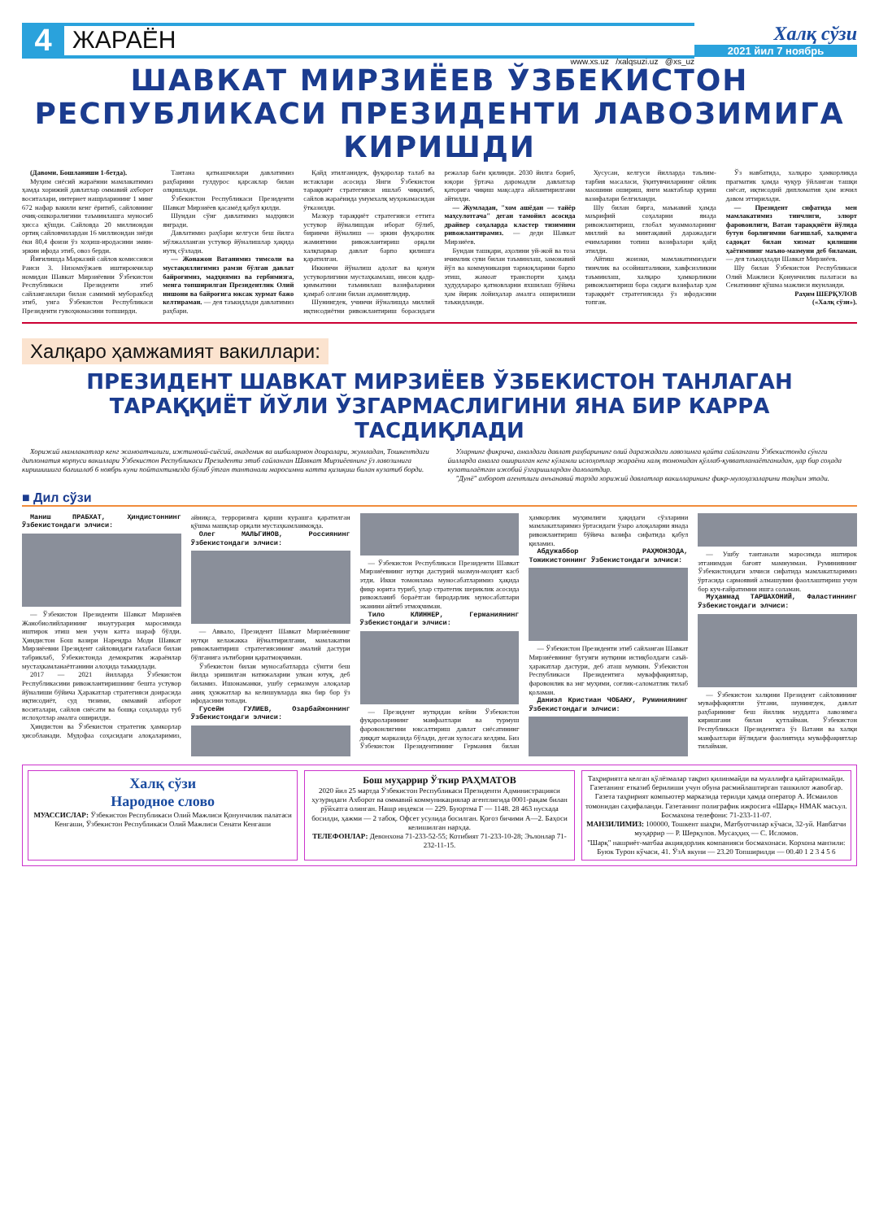4
ЖАРАЁН
www.xs.uz /xalqsuzi.uz @xs_uz
Халқ сўзи
2021 йил 7 ноябрь
ШАВКАТ МИРЗИЁЕВ ЎЗБЕКИСТОН РЕСПУБЛИКАСИ ПРЕЗИДЕНТИ ЛАВОЗИМИГА КИРИШДИ
(Давоми. Бошланиши 1-бетда).
Муҳим сиёсий жараённи мамлакатимиз ҳамда хорижий давлатлар оммавий ахборот воситалари, интернет нашрларининг 1 минг 672 нафар вакили кенг ёритиб, сайловнинг очиқ-ошкоралигини таъминлашга муносиб ҳисса қўшди. Сайловда 20 миллиондан ортиқ сайловчилардан 16 миллиондан зиёди ёки 80,4 фоизи ўз хоҳиш-иродасини эмин-эркин ифода этиб, овоз берди.
Йиғилишда Марказий сайлов комиссияси Раиси З. Низомхўжаев иштирокчилар номидан Шавкат Мирзиёевни Ўзбекистон Республикаси Президенти этиб сайланганлари билан самимий муборакбод этиб, унга Ўзбекистон Республикаси Президенти гувоҳномасини топширди.
Тантана қатнашчилари давлатимиз раҳбарини гулдурос қарсаклар билан олқишлади.
Ўзбекистон Республикаси Президенти Шавкат Мирзиёев қасамёд қабул қилди.
Шундан сўнг давлатимиз мадҳияси янгради.
Давлатимиз раҳбари келгуси беш йилга мўлжалланган устувор йўналишлар ҳақида нутқ сўзлади.
— Жонажон Ватанимиз тимсоли ва мустақиллигимиз рамзи бўлган давлат байроғимиз, мадҳиямиз ва гербимизга, менга топширилган Президентлик Олий нишони ва байроғига юксак хурмат бажо келтираман. — дея таъкидлади давлатимиз раҳбари.
Қайд этилганидек, фуқаролар талаб ва истаклари асосида Янги Ўзбекистон тараққиёт стратегияси ишлаб чиқилиб, сайлов жараёнида умумхалқ муҳокамасидан ўтказилди.
Мазкур тараққиёт стратегияси еттита устувор йўналишдан иборат бўлиб, биринчи йўналиш — эркин фуқаролик жамиятини ривожлантириш орқали халқпарвар давлат барпо қилишга қаратилган.
Иккинчи йўналиш адолат ва қонун устуворлигини мустаҳкамлаш, инсон қадр-қимматини таъминлаш вазифаларини қамраб олгани билан аҳамиятлидир.
Шунингдек, учинчи йўналишда миллий иқтисодиётни ривожлантириш борасидаги режалар баён қилинди. 2030 йилга бориб, юқори ўртача даромадли давлатлар қаторига чиқиш мақсадга айлантирилгани айтилди.
— Жумладан, "хом ашёдан — тайёр маҳсулотгача" деган тамойил асосида драйвер соҳаларда кластер тизимини ривожлантирамиз. — деди Шавкат Мирзиёев.
Бундан ташқари, аҳолини уй-жой ва тоза ичимлик суви билан таъминлаш, замонавий йўл ва коммуникация тармоқларини барпо этиш, жамоат транспорти ҳамда ҳудудларaро қатновларни яхшилаш бўйича ҳам йирик лойиҳалар амалга оширилиши таъкидланди.
Хусусан, келгуси йилларда таълим-тарбия масаласи, ўқитувчиларнинг ойлик маошини ошириш, янги мактаблар қуриш вазифалари белгиланди.
Шу билан бирга, маънавий ҳамда маърифий соҳаларни янада ривожлантириш, глобал муаммоларнинг миллий ва минтақавий даражадаги ечимларини топиш вазифалари қайд этилди.
Айтиш жоизки, мамлакатимиздаги тинчлик ва осойишталикни, хавфсизликни таъминлаш, халқаро ҳамкорликни ривожлантириш бора сидаги вазифалар ҳам тараққиёт стратегиясида ўз ифодасини топган.
Ўз навбатида, халқаро ҳамкорликда прагматик ҳамда чуқур ўйланган ташқи сиёсат, иқтисодий дипломатия ҳам изчил давом эттирилади.
— Президент сифатида мен мамлакатимиз тинчлиги, элюрт фаровонлиги, Ватан тараққиёти йўлида бутун борлиғимни бағишлаб, халқимга садоқат билан хизмат қилишни ҳаётимнинг маъно-мазмуни деб биламан. — дея таъкидлади Шавкат Мирзиёев.
Шу билан Ўзбекистон Республикаси Олий Мажлиси Қонунчилик палатаси ва Сенатининг қўшма мажлиси якунланди.
Раҳим ШЕРҚУЛОВ
(«Халқ сўзи»).
Халқаро ҳамжамият вакиллари:
ПРЕЗИДЕНТ ШАВКАТ МИРЗИЁЕВ ЎЗБЕКИСТОН ТАНЛАГАН ТАРАҚҚИЁТ ЙЎЛИ ЎЗГАРМАСЛИГИНИ ЯНА БИР КАРРА ТАСДИҚЛАДИ
Хорижий мамлакатлар кенг жамоатчилиги, ижтимоий-сиёсий, академик ва ишбилармон доиралари, жумладан, Тошкентдаги дипломатия корпуси вакиллари Ўзбекистон Республикаси Президенти этиб сайланган Шавкат Мирзиёевнинг ўз лавозимига киришишига бағишлаб 6 ноябрь куни пойтахтимизда бўлиб ўтган тантанали маросимни катта қизиқиш билан кузатиб борди.
Уларнинг фикрича, амалдаги давлат раҳбарининг олий даражадаги лавозимга қайта сайлангани Ўзбекистонда сўнгги йилларда амалга оширилган кенг кўламли ислоҳотлар жараёни халқ томонидан қўллаб-қувватланаётганидан, ҳар бир соҳада кузатилаётган ижобий ўзгаришлардан далолатдир.
"Дунё" ахборот агентлиги анъанавий тарзда хорижий давлатлар вакилларининг фикр-мулоҳазаларини тақдим этади.
■ Дил сўзи
Маниш ПРАБХАТ, Ҳиндистоннинг Ўзбекистондаги элчиси:
— Ўзбекистон Президенти Шавкат Мирзиёев Жанобиолийларининг инаугурация маросимида иштирок этиш мен учун катта шараф бўлди. Ҳиндистон Бош вазири Нарендра Моди Шавкат Мирзиёевни Президент сайловидаги ғалабаси билан табриклаб, Ўзбекистонда демократик жараёнлар мустаҳкамланаётганини алоҳида таъкидлади.
2017 — 2021 йилларда Ўзбекистон Республикасини ривожлантиришнинг бешта устувор йўналиши бўйича Ҳаракатлар стратегияси доирасида иқтисодиёт, суд тизими, оммавий ахборот воситалари, сайлов сиёсати ва бошқа соҳаларда туб ислоҳотлар амалга оширилди.
Ҳиндистон ва Ўзбекистон стратегик ҳамкорлар ҳисобланади. Мудофаа соҳасидаги алоқаларимиз, айниқса, терроризмга қарши курашга қаратилган қўшма машқлар орқали мустаҳкамланмоқда.
Олег МАЛЬГИНОВ, Россиянинг Ўзбекистондаги элчиси:
— Аввало, Президент Шавкат Мирзиёевнинг нутқи келажакка йўналтирилгани, мамлакатни ривожлантириш стратегиясининг амалий дастури бўлганига эътиборни қаратмоқчиман.
Ўзбекистон билан муносабатларда сўнгги беш йилда эришилган натижаларни улкан ютуқ, деб биламиз. Ишонаманки, ушбу сермазмун алоқалар аниқ ҳужжатлар ва келишувларда яна бир бор ўз ифодасини топади.
Гусейн ГУЛИЕВ, Озарбайжоннинг Ўзбекистондаги элчиси:
— Ўзбекистон Республикаси Президенти Шавкат Мирзиёевнинг нутқи дастурий мазмун-моҳият касб этди. Икки томонлама муносабатларимиз ҳақида фикр юрита туриб, улар стратегик шериклик асосида ривожланиб бораётган биродарлик муносабатлари эканини айтиб этмоқчиман.
Тило КЛИННЕР, Германиянинг Ўзбекистондаги элчиси:
— Президент нутқидан кейин Ўзбекистон фуқароларининг манфаатлари ва турмуш фаровонлигини юксалтириш давлат сиёсатининг диққат марказида бўлади, деган хулосага келдим. Биз Ўзбекистон Президентининг Германия билан ҳамкорлик муҳимлиги ҳақидаги сўзларини мамлакатларимиз ўртасидаги ўзаро алоқаларни янада ривожлантириш бўйича вазифа сифатида қабул қиламиз.
Абдужаббор РАҲМОНЗОДА, Тожикистоннинг Ўзбекистондаги элчиси:
— Ўзбекистон Президенти этиб сайланган Шавкат Мирзиёевнинг бугунги нутқини истиқболдаги саъй-ҳаракатлар дастури, деб аташ мумкин. Ўзбекистон Республикаси Президентига муваффақиятлар, фаровонлик ва энг муҳими, соғлик-саломатлик тилаб қоламан.
Даниэл Кристиан ЧОБАНУ, Руминиянинг Ўзбекистондаги элчиси:
— Ушбу тантанали маросимда иштирок этганимдан бағоят мамнунман. Руминиянинг Ўзбекистондаги элчиси сифатида мамлакатларимиз ўртасида сармоявий алмашувни фаоллаштириш учун бор куч-ғайратимни ишга соламан.
Муҳаммад ТАРШАХОНИЙ, Фаластиннинг Ўзбекистондаги элчиси:
— Ўзбекистон халқини Президент сайловининг муваффақиятли ўтгани, шунингдек, давлат раҳбарининг беш йиллик муддатга лавозимга киришгани билан қутлайман. Ўзбекистон Республикаси Президентига ўз Ватани ва халқи манфаатлари йўлидаги фаолиятида муваффақиятлар тилайман.
Халқ сўзи
Народное слово
МУАССИСЛАР: Ўзбекистон Республикаси Олий Мажлиси Қонунчилик палатаси Кенгаши, Ўзбекистон Республикаси Олий Мажлиси Сенати Кенгаши
Бош муҳаррир Ўткир РАҲМАТОВ
2020 йил 25 мартда Ўзбекистон Республикаси Президенти Администрацияси ҳузуридаги Ахборот ва оммавий коммуникациялар агентлигида 0001-рақам билан рўйхатга олинган. Нашр индекси — 229. Буюртма Г — 1148. 28 463 нусхада босилди, ҳажми — 2 табоқ. Офсет усулида босилган. Қоғоз бичими А—2. Баҳоси келишилган нархда.
ТЕЛЕФОНЛАР: Девонхона 71-233-52-55; Котибият 71-233-10-28; Эълонлар 71-232-11-15.
Таҳририятга келган қўлёзмалар тақриз қилинмайди ва муаллифга қайтарилмайди. Газетанинг етказиб берилиши учун обуна расмийлаштирган ташкилот жавобгар. Газета таҳририят компьютер марказида терилди ҳамда оператор А. Исмаилов томонидан саҳифаланди. Газетанинг полиграфик ижросига «Шарқ» НМАК масъул. Босмахона телефони: 71-233-11-07.
МАНЗИЛИМИЗ: 100000, Тошкент шаҳри, Матбуотчилар кўчаси, 32-уй. Навбатчи муҳаррир — Р. Шерқулов. Мусаҳҳиҳ — С. Исломов.
"Шарқ" нашриёт-матбаа акциядорлик компанияси босмахонаси. Корхона манзили: Буюк Турон кўчаси, 41. ЎзА якуни — 23.20 Топширилди — 00.40 1 2 3 4 5 6